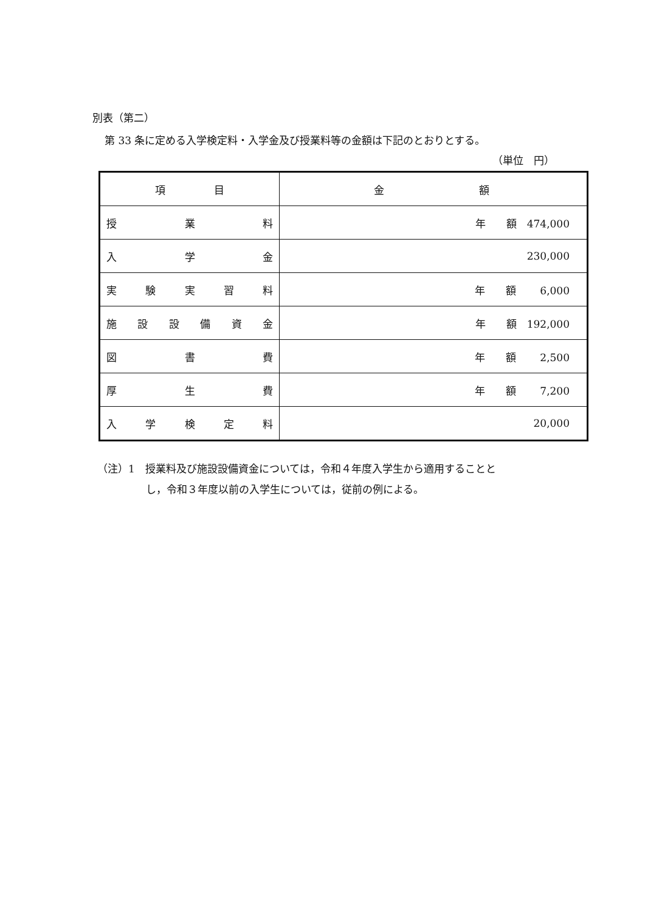別表（第二）
第 33 条に定める入学検定料・入学金及び授業料等の金額は下記のとおりとする。
（単位　円）
| 項 目 | 金 額 |
| 授 業 料 | 年 額 474,000 |
| 入 学 金 | 230,000 |
| 実 験 実 習 料 | 年 額 6,000 |
| 施 設 設 備 資 金 | 年 額 192,000 |
| 図 書 費 | 年 額 2,500 |
| 厚 生 費 | 年 額 7,200 |
| 入 学 検 定 料 | 20,000 |
（注）1　授業料及び施設設備資金については，令和４年度入学生から適用することと
し，令和３年度以前の入学生については，従前の例による。